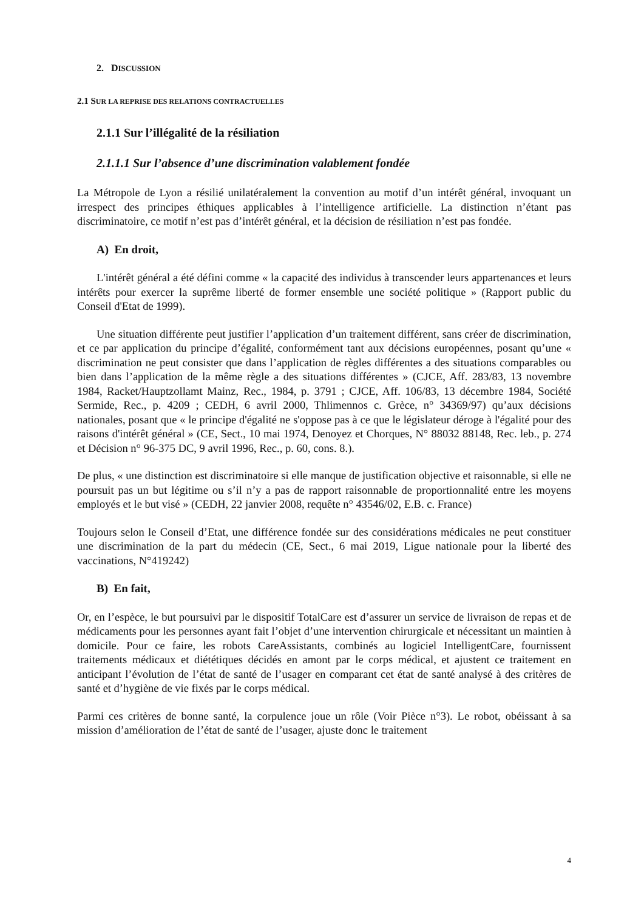2. DISCUSSION
2.1 SUR LA REPRISE DES RELATIONS CONTRACTUELLES
2.1.1 Sur l’illégalité de la résiliation
2.1.1.1 Sur l’absence d’une discrimination valablement fondée
La Métropole de Lyon a résilié unilatéralement la convention au motif d’un intérêt général, invoquant un irrespect des principes éthiques applicables à l’intelligence artificielle. La distinction n’étant pas discriminatoire, ce motif n’est pas d’intérêt général, et la décision de résiliation n’est pas fondée.
A) En droit,
L'intérêt général a été défini comme « la capacité des individus à transcender leurs appartenances et leurs intérêts pour exercer la suprême liberté de former ensemble une société politique » (Rapport public du Conseil d'Etat de 1999).
Une situation différente peut justifier l’application d’un traitement différent, sans créer de discrimination, et ce par application du principe d’égalité, conformément tant aux décisions européennes, posant qu’une « discrimination ne peut consister que dans l’application de règles différentes a des situations comparables ou bien dans l’application de la même règle a des situations différentes » (CJCE, Aff. 283/83, 13 novembre 1984, Racket/Hauptzollamt Mainz, Rec., 1984, p. 3791 ; CJCE, Aff. 106/83, 13 décembre 1984, Société Sermide, Rec., p. 4209 ; CEDH, 6 avril 2000, Thlimennos c. Grèce, n° 34369/97) qu’aux décisions nationales, posant que « le principe d'égalité ne s'oppose pas à ce que le législateur déroge à l'égalité pour des raisons d'intérêt général » (CE, Sect., 10 mai 1974, Denoyez et Chorques, N° 88032 88148, Rec. leb., p. 274 et Décision n° 96-375 DC, 9 avril 1996, Rec., p. 60, cons. 8.).
De plus, « une distinction est discriminatoire si elle manque de justification objective et raisonnable, si elle ne poursuit pas un but légitime ou s’il n’y a pas de rapport raisonnable de proportionnalité entre les moyens employés et le but visé » (CEDH, 22 janvier 2008, requête n° 43546/02, E.B. c. France)
Toujours selon le Conseil d’Etat, une différence fondée sur des considérations médicales ne peut constituer une discrimination de la part du médecin (CE, Sect., 6 mai 2019, Ligue nationale pour la liberté des vaccinations, N°419242)
B) En fait,
Or, en l’espèce, le but poursuivi par le dispositif TotalCare est d’assurer un service de livraison de repas et de médicaments pour les personnes ayant fait l’objet d’une intervention chirurgicale et nécessitant un maintien à domicile. Pour ce faire, les robots CareAssistants, combinés au logiciel IntelligentCare, fournissent traitements médicaux et diététiques décidés en amont par le corps médical, et ajustent ce traitement en anticipant l’évolution de l’état de santé de l’usager en comparant cet état de santé analysé à des critères de santé et d’hygiène de vie fixés par le corps médical.
Parmi ces critères de bonne santé, la corpulence joue un rôle (Voir Pièce n°3). Le robot, obéissant à sa mission d’amélioration de l’état de santé de l’usager, ajuste donc le traitement
4